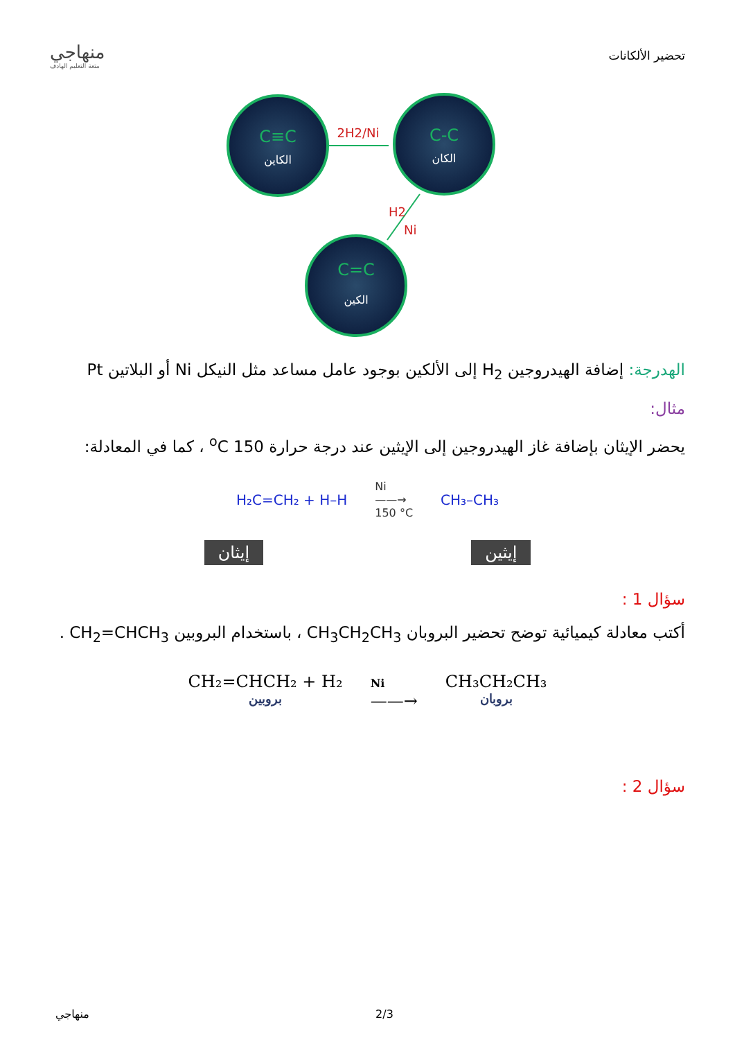تحضير الألكانات
منهاجي
متعة التعليم الهادف
C≡C
الكاين
C-C
الكان
C=C
الكين
2H2/Ni
H2
Ni
الهدرجة: إضافة الهيدروجين H<sub>2</sub> إلى الألكين بوجود عامل مساعد مثل النيكل Ni أو البلاتين Pt
مثال:
يحضر الإيثان بإضافة غاز الهيدروجين إلى الإيثين عند درجة حرارة 150 <sup>o</sup>C ، كما في المعادلة:
H₂C=CH₂ + H–H
Ni
——→
150 °C
CH₃–CH₃
إيثان إيثين
سؤال 1 :
أكتب معادلة كيميائية توضح تحضير البروبان CH<sub>3</sub>CH<sub>2</sub>CH<sub>3</sub> ، باستخدام البروبين CH<sub>2</sub>=CHCH<sub>3</sub> .
CH₂=CHCH₂ + H₂
بروبين
Ni
——→
CH₃CH₂CH₃
بروبان
سؤال 2 :
منهاجي 2/3